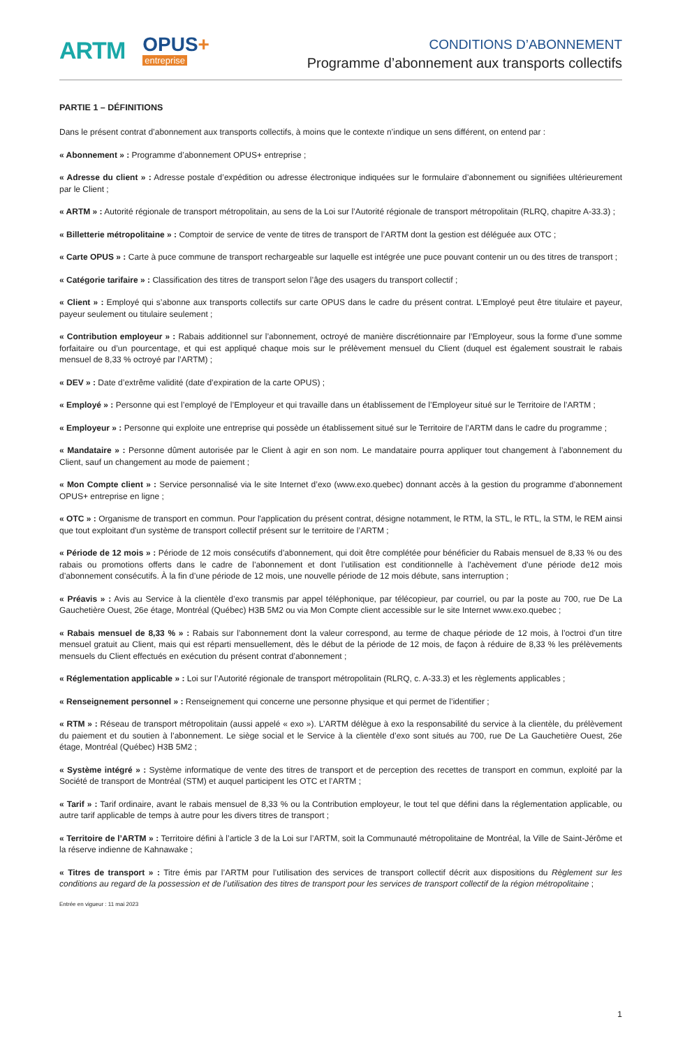ARTM
OPUS+
entreprise
CONDITIONS D’ABONNEMENT
Programme d’abonnement aux transports collectifs
PARTIE 1 – DÉFINITIONS
Dans le présent contrat d’abonnement aux transports collectifs, à moins que le contexte n’indique un sens différent, on entend par :
« Abonnement » : Programme d’abonnement OPUS+ entreprise ;
« Adresse du client » : Adresse postale d’expédition ou adresse électronique indiquées sur le formulaire d’abonnement ou signifiées ultérieurement par le Client ;
« ARTM » : Autorité régionale de transport métropolitain, au sens de la Loi sur l’Autorité régionale de transport métropolitain (RLRQ, chapitre A-33.3) ;
« Billetterie métropolitaine » : Comptoir de service de vente de titres de transport de l’ARTM dont la gestion est déléguée aux OTC ;
« Carte OPUS » : Carte à puce commune de transport rechargeable sur laquelle est intégrée une puce pouvant contenir un ou des titres de transport ;
« Catégorie tarifaire » : Classification des titres de transport selon l’âge des usagers du transport collectif ;
« Client » : Employé qui s’abonne aux transports collectifs sur carte OPUS dans le cadre du présent contrat. L’Employé peut être titulaire et payeur, payeur seulement ou titulaire seulement ;
« Contribution employeur » : Rabais additionnel sur l’abonnement, octroyé de manière discrétionnaire par l’Employeur, sous la forme d’une somme forfaitaire ou d’un pourcentage, et qui est appliqué chaque mois sur le prélèvement mensuel du Client (duquel est également soustrait le rabais mensuel de 8,33 % octroyé par l’ARTM) ;
« DEV » : Date d’extrême validité (date d’expiration de la carte OPUS) ;
« Employé » : Personne qui est l’employé de l’Employeur et qui travaille dans un établissement de l’Employeur situé sur le Territoire de l’ARTM ;
« Employeur » : Personne qui exploite une entreprise qui possède un établissement situé sur le Territoire de l’ARTM dans le cadre du programme ;
« Mandataire » : Personne dûment autorisée par le Client à agir en son nom. Le mandataire pourra appliquer tout changement à l’abonnement du Client, sauf un changement au mode de paiement ;
« Mon Compte client » : Service personnalisé via le site Internet d’exo (www.exo.quebec) donnant accès à la gestion du programme d’abonnement OPUS+ entreprise en ligne ;
« OTC » : Organisme de transport en commun. Pour l'application du présent contrat, désigne notamment, le RTM, la STL, le RTL, la STM, le REM ainsi que tout exploitant d'un système de transport collectif présent sur le territoire de l’ARTM ;
« Période de 12 mois » : Période de 12 mois consécutifs d’abonnement, qui doit être complétée pour bénéficier du Rabais mensuel de 8,33 % ou des rabais ou promotions offerts dans le cadre de l’abonnement et dont l’utilisation est conditionnelle à l'achèvement d’une période de12 mois d’abonnement consécutifs. À la fin d’une période de 12 mois, une nouvelle période de 12 mois débute, sans interruption ;
« Préavis » : Avis au Service à la clientèle d’exo transmis par appel téléphonique, par télécopieur, par courriel, ou par la poste au 700, rue De La Gauchetière Ouest, 26e étage, Montréal (Québec) H3B 5M2 ou via Mon Compte client accessible sur le site Internet www.exo.quebec ;
« Rabais mensuel de 8,33 % » : Rabais sur l’abonnement dont la valeur correspond, au terme de chaque période de 12 mois, à l’octroi d’un titre mensuel gratuit au Client, mais qui est réparti mensuellement, dès le début de la période de 12 mois, de façon à réduire de 8,33 % les prélèvements mensuels du Client effectués en exécution du présent contrat d’abonnement ;
« Réglementation applicable » : Loi sur l’Autorité régionale de transport métropolitain (RLRQ, c. A-33.3) et les règlements applicables ;
« Renseignement personnel » : Renseignement qui concerne une personne physique et qui permet de l’identifier ;
« RTM » : Réseau de transport métropolitain (aussi appelé « exo »). L’ARTM délègue à exo la responsabilité du service à la clientèle, du prélèvement du paiement et du soutien à l’abonnement. Le siège social et le Service à la clientèle d’exo sont situés au 700, rue De La Gauchetière Ouest, 26e étage, Montréal (Québec) H3B 5M2 ;
« Système intégré » : Système informatique de vente des titres de transport et de perception des recettes de transport en commun, exploité par la Société de transport de Montréal (STM) et auquel participent les OTC et l’ARTM ;
« Tarif » : Tarif ordinaire, avant le rabais mensuel de 8,33 % ou la Contribution employeur, le tout tel que défini dans la réglementation applicable, ou autre tarif applicable de temps à autre pour les divers titres de transport ;
« Territoire de l’ARTM » : Territoire défini à l’article 3 de la Loi sur l’ARTM, soit la Communauté métropolitaine de Montréal, la Ville de Saint-Jérôme et la réserve indienne de Kahnawake ;
« Titres de transport » : Titre émis par l’ARTM pour l’utilisation des services de transport collectif décrit aux dispositions du Règlement sur les conditions au regard de la possession et de l’utilisation des titres de transport pour les services de transport collectif de la région métropolitaine ;
Entrée en vigueur : 11 mai 2023
1